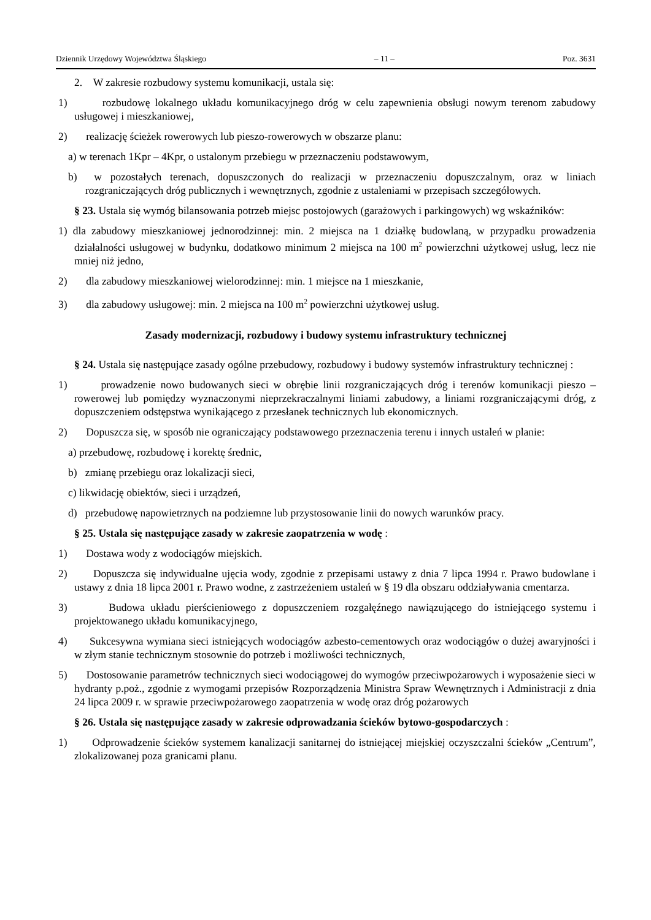Dziennik Urzędowy Województwa Śląskiego – 11 – Poz. 3631
2. W zakresie rozbudowy systemu komunikacji, ustala się:
1) rozbudowę lokalnego układu komunikacyjnego dróg w celu zapewnienia obsługi nowym terenom zabudowy usługowej i mieszkaniowej,
2) realizację ścieżek rowerowych lub pieszo-rowerowych w obszarze planu:
a) w terenach 1Kpr – 4Kpr, o ustalonym przebiegu w przeznaczeniu podstawowym,
b) w pozostałych terenach, dopuszczonych do realizacji w przeznaczeniu dopuszczalnym, oraz w liniach rozgraniczających dróg publicznych i wewnętrznych, zgodnie z ustaleniami w przepisach szczegółowych.
§ 23. Ustala się wymóg bilansowania potrzeb miejsc postojowych (garażowych i parkingowych) wg wskaźników:
1) dla zabudowy mieszkaniowej jednorodzinnej: min. 2 miejsca na 1 działkę budowlaną, w przypadku prowadzenia działalności usługowej w budynku, dodatkowo minimum 2 miejsca na 100 m<sup>2</sup> powierzchni użytkowej usług, lecz nie mniej niż jedno,
2) dla zabudowy mieszkaniowej wielorodzinnej: min. 1 miejsce na 1 mieszkanie,
3) dla zabudowy usługowej: min. 2 miejsca na 100 m<sup>2</sup> powierzchni użytkowej usług.
Zasady modernizacji, rozbudowy i budowy systemu infrastruktury technicznej
§ 24. Ustala się następujące zasady ogólne przebudowy, rozbudowy i budowy systemów infrastruktury technicznej :
1) prowadzenie nowo budowanych sieci w obrębie linii rozgraniczających dróg i terenów komunikacji pieszo – rowerowej lub pomiędzy wyznaczonymi nieprzekraczalnymi liniami zabudowy, a liniami rozgraniczającymi dróg, z dopuszczeniem odstępstwa wynikającego z przesłanek technicznych lub ekonomicznych.
2) Dopuszcza się, w sposób nie ograniczający podstawowego przeznaczenia terenu i innych ustaleń w planie:
a) przebudowę, rozbudowę i korektę średnic,
b) zmianę przebiegu oraz lokalizacji sieci,
c) likwidację obiektów, sieci i urządzeń,
d) przebudowę napowietrznych na podziemne lub przystosowanie linii do nowych warunków pracy.
§ 25. Ustala się następujące zasady w zakresie zaopatrzenia w wodę :
1) Dostawa wody z wodociągów miejskich.
2) Dopuszcza się indywidualne ujęcia wody, zgodnie z przepisami ustawy z dnia 7 lipca 1994 r. Prawo budowlane i ustawy z dnia 18 lipca 2001 r. Prawo wodne, z zastrzeżeniem ustaleń w § 19 dla obszaru oddziaływania cmentarza.
3) Budowa układu pierścieniowego z dopuszczeniem rozgałęźnego nawiązującego do istniejącego systemu i projektowanego układu komunikacyjnego,
4) Sukcesywna wymiana sieci istniejących wodociągów azbesto-cementowych oraz wodociągów o dużej awaryjności i w złym stanie technicznym stosownie do potrzeb i możliwości technicznych,
5) Dostosowanie parametrów technicznych sieci wodociągowej do wymogów przeciwpożarowych i wyposażenie sieci w hydranty p.poż., zgodnie z wymogami przepisów Rozporządzenia Ministra Spraw Wewnętrznych i Administracji z dnia 24 lipca 2009 r. w sprawie przeciwpożarowego zaopatrzenia w wodę oraz dróg pożarowych
§ 26. Ustala się następujące zasady w zakresie odprowadzania ścieków bytowo-gospodarczych :
1) Odprowadzenie ścieków systemem kanalizacji sanitarnej do istniejącej miejskiej oczyszczalni ścieków „Centrum”, zlokalizowanej poza granicami planu.